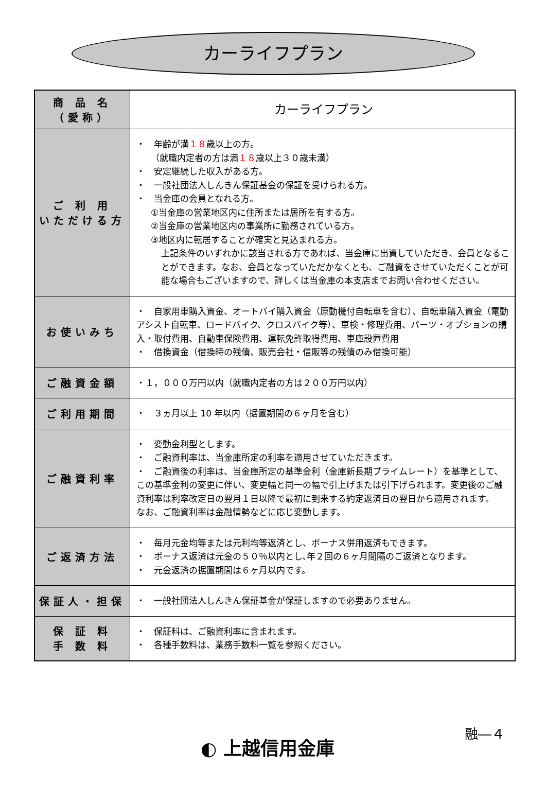カーライフプラン
| 商 品 名 （愛称） | カーライフプラン |
| ご 利 用 いただける方 | ・ 年齢が満 １８ 歳以上の方。 （就職内定者の方は満 １８ 歳以上３０歳未満） ・ 安定継続した収入がある方。 ・ 一般社団法人しんきん保証基金の保証を受けられる方。 ・ 当金庫の会員となれる方。 ①当金庫の営業地区内に住所または居所を有する方。 ②当金庫の営業地区内の事業所に勤務されている方。 ③地区内に転居することが確実と見込まれる方。 上記条件のいずれかに該当される方であれば、当金庫に出資していただき、会員となることができます。なお、会員となっていただかなくとも、ご融資をさせていただくことが可能な場合もございますので、詳しくは当金庫の本支店までお問い合わせください。 |
| お使いみち | ・ 自家用車購入資金、オートバイ購入資金（原動機付自転車を含む）、自転車購入資金（電動アシスト自転車、ロードバイク、クロスバイク等）、車検・修理費用、パーツ・オプションの購入・取付費用、自動車保険費用、運転免許取得費用、車庫設置費用 ・ 借換資金（借換時の残債、販売会社・信販等の残債のみ借換可能） |
| ご融資金額 | ・１，０００万円以内（就職内定者の方は２００万円以内） |
| ご利用期間 | ・ ３ヵ月以上 10 年以内（据置期間の６ヶ月を含む） |
| ご融資利率 | ・ 変動金利型とします。 ・ ご融資利率は、当金庫所定の利率を適用させていただきます。 ・ ご融資後の利率は、当金庫所定の基準金利（金庫新長期プライムレート）を基準として、この基準金利の変更に伴い、変更幅と同一の幅で引上げまたは引下げられます。変更後のご融資利率は利率改定日の翌月１日以降で最初に到来する約定返済日の翌日から適用されます。 なお、ご融資利率は金融情勢などに応じ変動します。 |
| ご返済方法 | ・ 毎月元金均等または元利均等返済とし、ボーナス併用返済もできます。 ・ ボーナス返済は元金の５０％以内とし､年２回の６ヶ月間隔のご返済となります。 ・ 元金返済の据置期間は６ヶ月以内です。 |
| 保証人・担保 | ・ 一般社団法人しんきん保証基金が保証しますので必要ありません。 |
| 保 証 料 手 数 料 | ・ 保証料は、ご融資利率に含まれます。 ・ 各種手数料は、業務手数料一覧を参照ください。 |
融―４
◐ 上越信用金庫